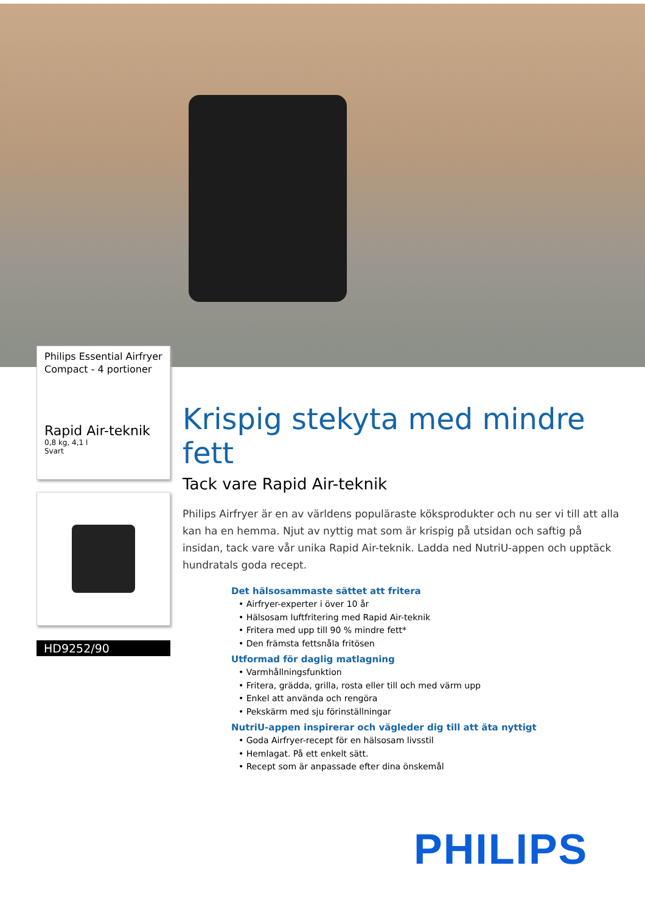Philips Essential Airfryer Compact - 4 portioner
Rapid Air-teknik
0,8 kg, 4,1 l
Svart
HD9252/90
Krispig stekyta med mindre fett
Tack vare Rapid Air-teknik
Philips Airfryer är en av världens populäraste köksprodukter och nu ser vi till att alla kan ha en hemma. Njut av nyttig mat som är krispig på utsidan och saftig på insidan, tack vare vår unika Rapid Air-teknik. Ladda ned NutriU-appen och upptäck hundratals goda recept.
Det hälsosammaste sättet att fritera
• Airfryer-experter i över 10 år
• Hälsosam luftfritering med Rapid Air-teknik
• Fritera med upp till 90 % mindre fett*
• Den främsta fettsnåla fritösen
Utformad för daglig matlagning
• Varmhållningsfunktion
• Fritera, grädda, grilla, rosta eller till och med värm upp
• Enkel att använda och rengöra
• Pekskärm med sju förinställningar
NutriU-appen inspirerar och vägleder dig till att äta nyttigt
• Goda Airfryer-recept för en hälsosam livsstil
• Hemlagat. På ett enkelt sätt.
• Recept som är anpassade efter dina önskemål
PHILIPS